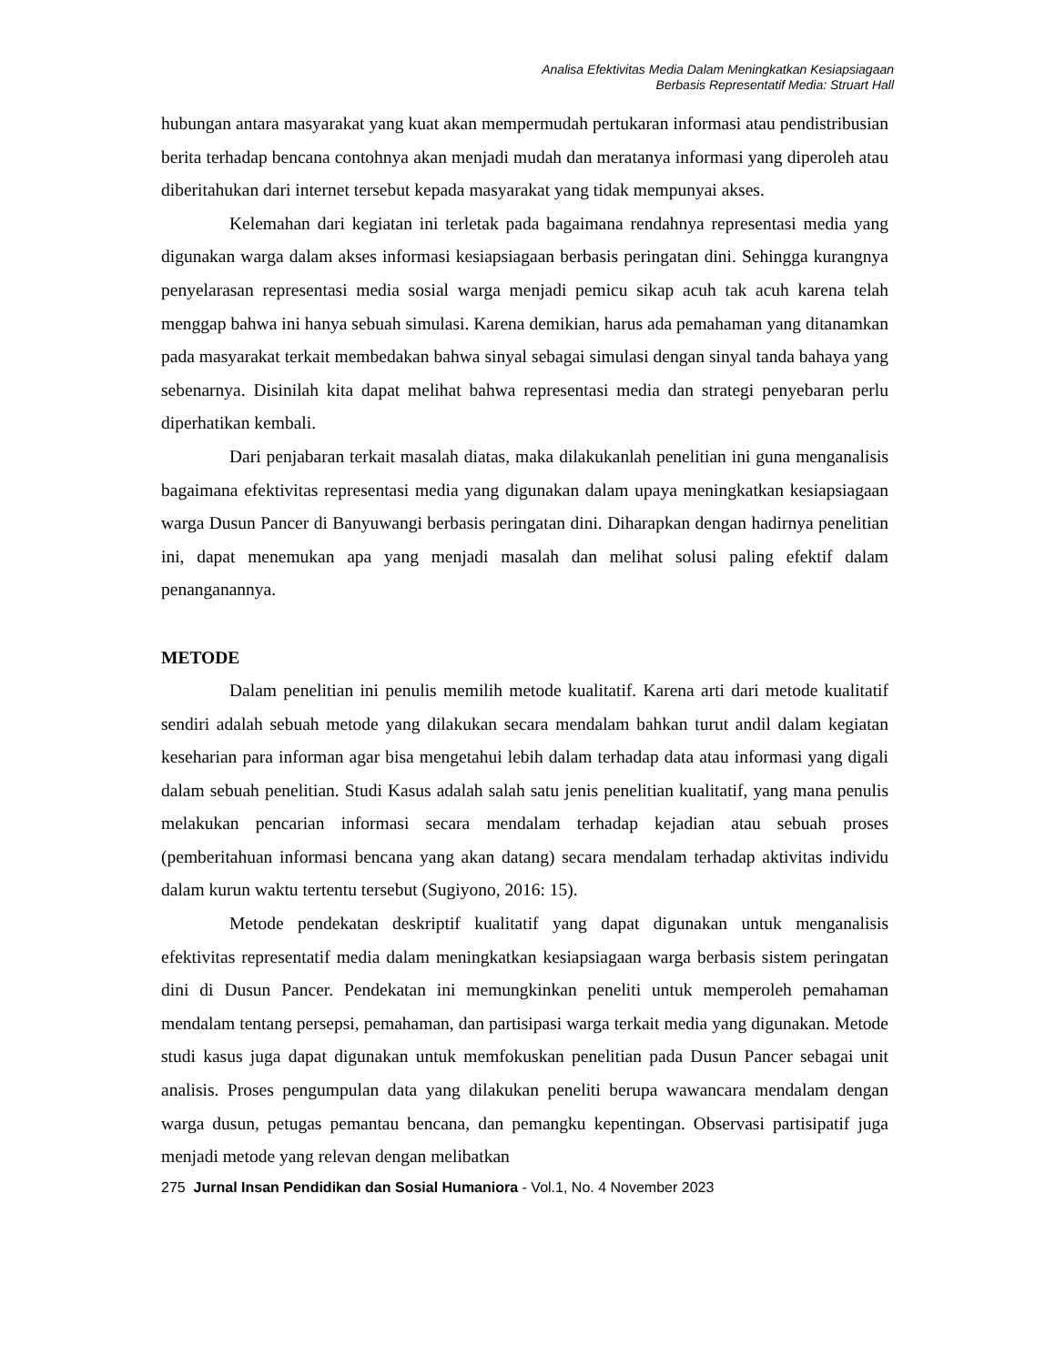Analisa Efektivitas Media Dalam Meningkatkan Kesiapsiagaan
Berbasis Representatif Media: Struart Hall
hubungan antara masyarakat yang kuat akan mempermudah pertukaran informasi atau pendistribusian berita terhadap bencana contohnya akan menjadi mudah dan meratanya informasi yang diperoleh atau diberitahukan dari internet tersebut kepada masyarakat yang tidak mempunyai akses.
Kelemahan dari kegiatan ini terletak pada bagaimana rendahnya representasi media yang digunakan warga dalam akses informasi kesiapsiagaan berbasis peringatan dini. Sehingga kurangnya penyelarasan representasi media sosial warga menjadi pemicu sikap acuh tak acuh karena telah menggap bahwa ini hanya sebuah simulasi. Karena demikian, harus ada pemahaman yang ditanamkan pada masyarakat terkait membedakan bahwa sinyal sebagai simulasi dengan sinyal tanda bahaya yang sebenarnya. Disinilah kita dapat melihat bahwa representasi media dan strategi penyebaran perlu diperhatikan kembali.
Dari penjabaran terkait masalah diatas, maka dilakukanlah penelitian ini guna menganalisis bagaimana efektivitas representasi media yang digunakan dalam upaya meningkatkan kesiapsiagaan warga Dusun Pancer di Banyuwangi berbasis peringatan dini. Diharapkan dengan hadirnya penelitian ini, dapat menemukan apa yang menjadi masalah dan melihat solusi paling efektif dalam penanganannya.
METODE
Dalam penelitian ini penulis memilih metode kualitatif. Karena arti dari metode kualitatif sendiri adalah sebuah metode yang dilakukan secara mendalam bahkan turut andil dalam kegiatan keseharian para informan agar bisa mengetahui lebih dalam terhadap data atau informasi yang digali dalam sebuah penelitian. Studi Kasus adalah salah satu jenis penelitian kualitatif, yang mana penulis melakukan pencarian informasi secara mendalam terhadap kejadian atau sebuah proses (pemberitahuan informasi bencana yang akan datang) secara mendalam terhadap aktivitas individu dalam kurun waktu tertentu tersebut (Sugiyono, 2016: 15).
Metode pendekatan deskriptif kualitatif yang dapat digunakan untuk menganalisis efektivitas representatif media dalam meningkatkan kesiapsiagaan warga berbasis sistem peringatan dini di Dusun Pancer. Pendekatan ini memungkinkan peneliti untuk memperoleh pemahaman mendalam tentang persepsi, pemahaman, dan partisipasi warga terkait media yang digunakan. Metode studi kasus juga dapat digunakan untuk memfokuskan penelitian pada Dusun Pancer sebagai unit analisis. Proses pengumpulan data yang dilakukan peneliti berupa wawancara mendalam dengan warga dusun, petugas pemantau bencana, dan pemangku kepentingan. Observasi partisipatif juga menjadi metode yang relevan dengan melibatkan
275 Jurnal Insan Pendidikan dan Sosial Humaniora - Vol.1, No. 4 November 2023